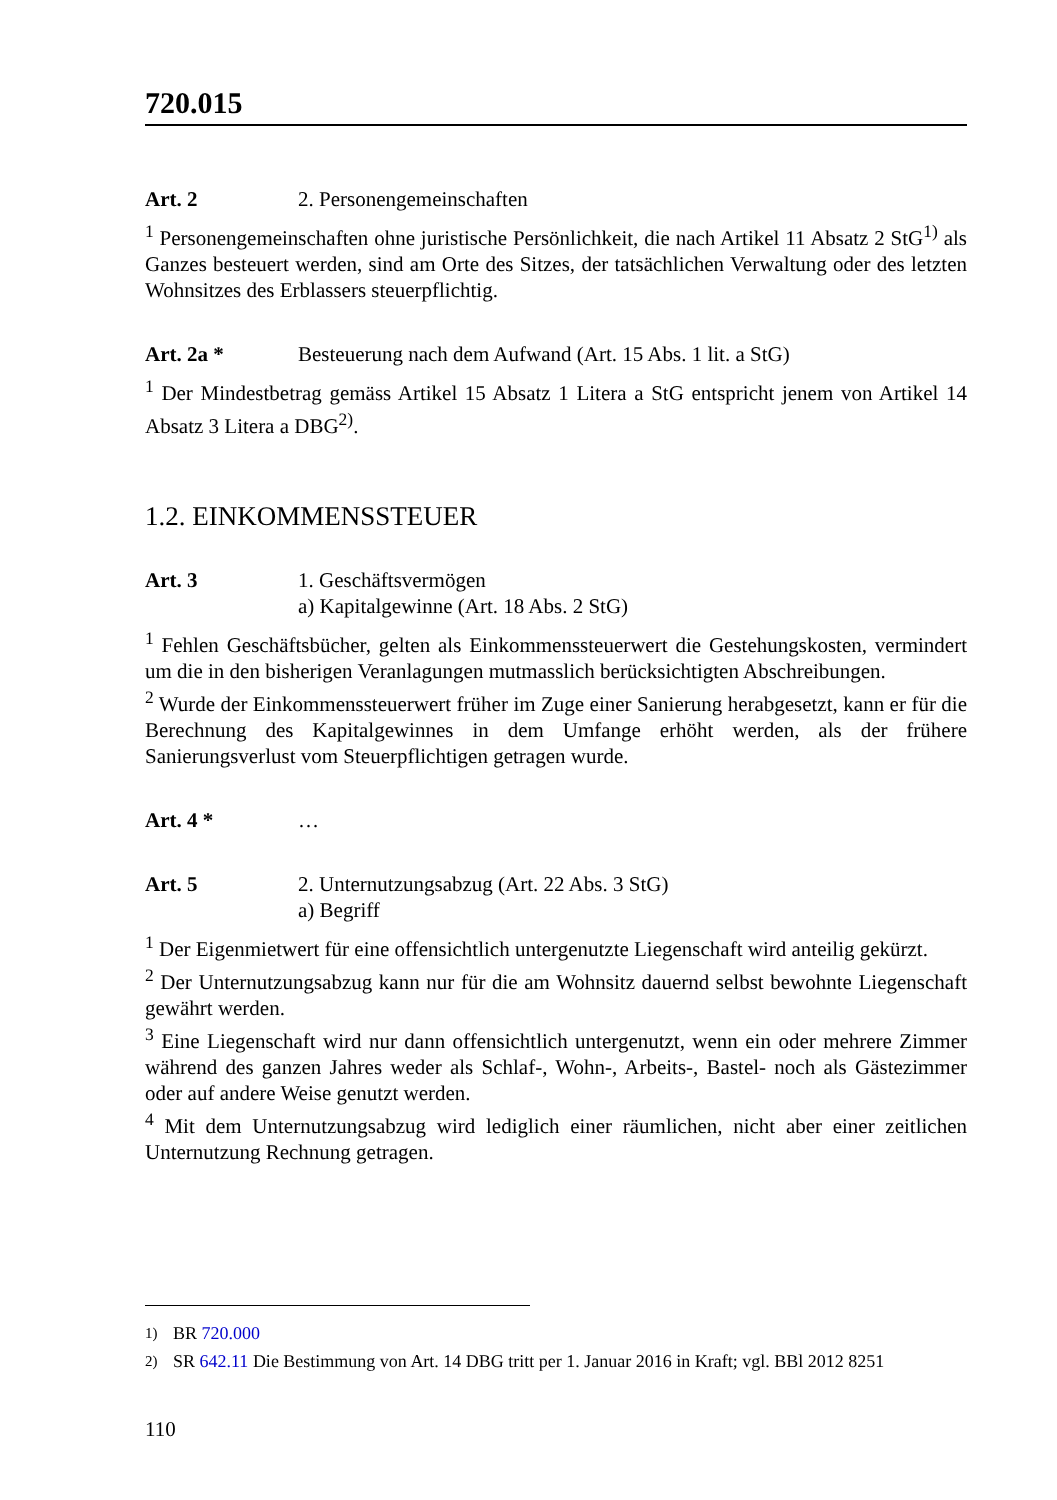720.015
Art. 2 2. Personengemeinschaften
<sup>1</sup> Personengemeinschaften ohne juristische Persönlichkeit, die nach Artikel 11 Absatz 2 StG<sup>1)</sup> als Ganzes besteuert werden, sind am Orte des Sitzes, der tatsächlichen Verwaltung oder des letzten Wohnsitzes des Erblassers steuerpflichtig.
Art. 2a * Besteuerung nach dem Aufwand (Art. 15 Abs. 1 lit. a StG)
<sup>1</sup> Der Mindestbetrag gemäss Artikel 15 Absatz 1 Litera a StG entspricht jenem von Artikel 14 Absatz 3 Litera a DBG<sup>2)</sup>.
1.2. EINKOMMENSSTEUER
Art. 3 1. Geschäftsvermögen
a) Kapitalgewinne (Art. 18 Abs. 2 StG)
<sup>1</sup> Fehlen Geschäftsbücher, gelten als Einkommenssteuerwert die Gestehungskosten, vermindert um die in den bisherigen Veranlagungen mutmasslich berücksichtigten Abschreibungen.
<sup>2</sup> Wurde der Einkommenssteuerwert früher im Zuge einer Sanierung herabgesetzt, kann er für die Berechnung des Kapitalgewinnes in dem Umfange erhöht werden, als der frühere Sanierungsverlust vom Steuerpflichtigen getragen wurde.
Art. 4 * …
Art. 5 2. Unternutzungsabzug (Art. 22 Abs. 3 StG)
a) Begriff
<sup>1</sup> Der Eigenmietwert für eine offensichtlich untergenutzte Liegenschaft wird anteilig gekürzt.
<sup>2</sup> Der Unternutzungsabzug kann nur für die am Wohnsitz dauernd selbst bewohnte Liegenschaft gewährt werden.
<sup>3</sup> Eine Liegenschaft wird nur dann offensichtlich untergenutzt, wenn ein oder mehrere Zimmer während des ganzen Jahres weder als Schlaf-, Wohn-, Arbeits-, Bastel- noch als Gästezimmer oder auf andere Weise genutzt werden.
<sup>4</sup> Mit dem Unternutzungsabzug wird lediglich einer räumlichen, nicht aber einer zeitlichen Unternutzung Rechnung getragen.
<sup>1)</sup> BR 720.000
<sup>2)</sup> SR 642.11 Die Bestimmung von Art. 14 DBG tritt per 1. Januar 2016 in Kraft; vgl. BBl 2012 8251
110